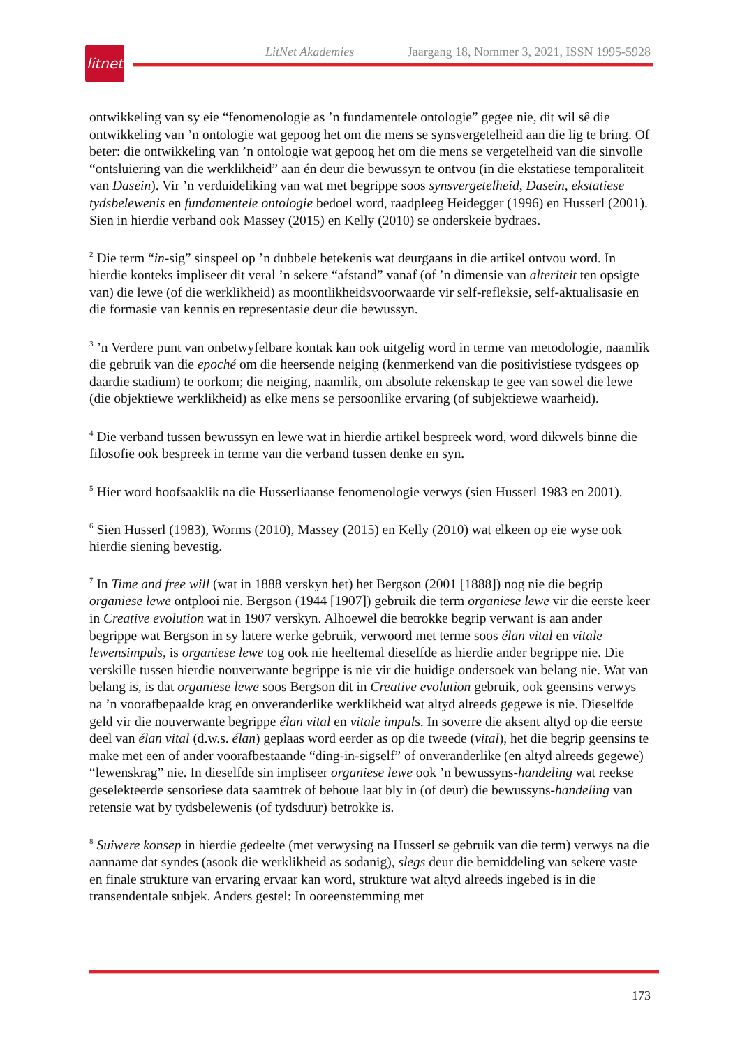litnet
LitNet Akademies Jaargang 18, Nommer 3, 2021, ISSN 1995-5928
ontwikkeling van sy eie “fenomenologie as ’n fundamentele ontologie” gegee nie, dit wil sê die ontwikkeling van ’n ontologie wat gepoog het om die mens se synsvergetelheid aan die lig te bring. Of beter: die ontwikkeling van ’n ontologie wat gepoog het om die mens se vergetelheid van die sinvolle “ontsluiering van die werklikheid” aan én deur die bewussyn te ontvou (in die ekstatiese temporaliteit van Dasein). Vir ’n verduideliking van wat met begrippe soos synsvergetelheid, Dasein, ekstatiese tydsbelewenis en fundamentele ontologie bedoel word, raadpleeg Heidegger (1996) en Husserl (2001). Sien in hierdie verband ook Massey (2015) en Kelly (2010) se onderskeie bydraes.
<sup>2</sup> Die term “in-sig” sinspeel op ’n dubbele betekenis wat deurgaans in die artikel ontvou word. In hierdie konteks impliseer dit veral ’n sekere “afstand” vanaf (of ’n dimensie van alteriteit ten opsigte van) die lewe (of die werklikheid) as moontlikheidsvoorwaarde vir self-refleksie, self-aktualisasie en die formasie van kennis en representasie deur die bewussyn.
<sup>3</sup> ’n Verdere punt van onbetwyfelbare kontak kan ook uitgelig word in terme van metodologie, naamlik die gebruik van die epoché om die heersende neiging (kenmerkend van die positivistiese tydsgees op daardie stadium) te oorkom; die neiging, naamlik, om absolute rekenskap te gee van sowel die lewe (die objektiewe werklikheid) as elke mens se persoonlike ervaring (of subjektiewe waarheid).
<sup>4</sup> Die verband tussen bewussyn en lewe wat in hierdie artikel bespreek word, word dikwels binne die filosofie ook bespreek in terme van die verband tussen denke en syn.
<sup>5</sup> Hier word hoofsaaklik na die Husserliaanse fenomenologie verwys (sien Husserl 1983 en 2001).
<sup>6</sup> Sien Husserl (1983), Worms (2010), Massey (2015) en Kelly (2010) wat elkeen op eie wyse ook hierdie siening bevestig.
<sup>7</sup> In Time and free will (wat in 1888 verskyn het) het Bergson (2001 [1888]) nog nie die begrip organiese lewe ontplooi nie. Bergson (1944 [1907]) gebruik die term organiese lewe vir die eerste keer in Creative evolution wat in 1907 verskyn. Alhoewel die betrokke begrip verwant is aan ander begrippe wat Bergson in sy latere werke gebruik, verwoord met terme soos élan vital en vitale lewensimpuls, is organiese lewe tog ook nie heeltemal dieselfde as hierdie ander begrippe nie. Die verskille tussen hierdie nouverwante begrippe is nie vir die huidige ondersoek van belang nie. Wat van belang is, is dat organiese lewe soos Bergson dit in Creative evolution gebruik, ook geensins verwys na ’n voorafbepaalde krag en onveranderlike werklikheid wat altyd alreeds gegewe is nie. Dieselfde geld vir die nouverwante begrippe élan vital en vitale impuls. In soverre die aksent altyd op die eerste deel van élan vital (d.w.s. élan) geplaas word eerder as op die tweede (vital), het die begrip geensins te make met een of ander voorafbestaande “ding-in-sigself” of onveranderlike (en altyd alreeds gegewe) “lewenskrag” nie. In dieselfde sin impliseer organiese lewe ook ’n bewussyns-handeling wat reekse geselekteerde sensoriese data saamtrek of behoue laat bly in (of deur) die bewussyns-handeling van retensie wat by tydsbelewenis (of tydsduur) betrokke is.
<sup>8</sup> Suiwere konsep in hierdie gedeelte (met verwysing na Husserl se gebruik van die term) verwys na die aanname dat syndes (asook die werklikheid as sodanig), slegs deur die bemiddeling van sekere vaste en finale strukture van ervaring ervaar kan word, strukture wat altyd alreeds ingebed is in die transendentale subjek. Anders gestel: In ooreenstemming met
173